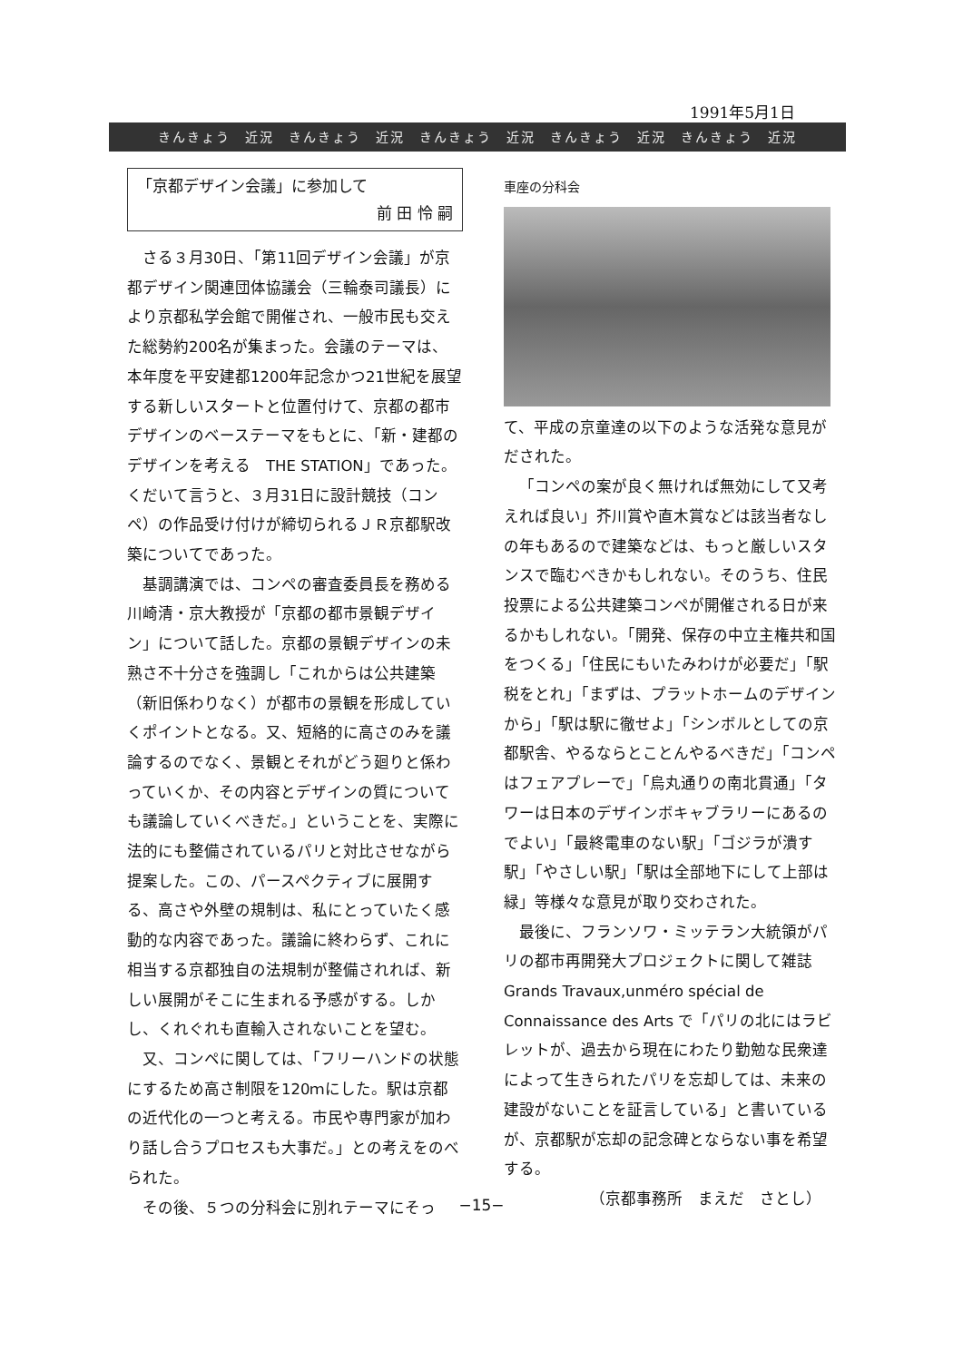1991年5月1日
きんきょう　近況　きんきょう　近況　きんきょう　近況　きんきょう　近況　きんきょう　近況
「京都デザイン会議」に参加して
前 田 怜 嗣
さる３月30日、「第11回デザイン会議」が京都デザイン関連団体協議会（三輪泰司議長）により京都私学会館で開催され、一般市民も交えた総勢約200名が集まった。会議のテーマは、本年度を平安建都1200年記念かつ21世紀を展望する新しいスタートと位置付けて、京都の都市デザインのベーステーマをもとに、「新・建都のデザインを考える　THE STATION」であった。くだいて言うと、３月31日に設計競技（コンペ）の作品受け付けが締切られるＪＲ京都駅改築についてであった。
基調講演では、コンペの審査委員長を務める川崎清・京大教授が「京都の都市景観デザイン」について話した。京都の景観デザインの未熟さ不十分さを強調し「これからは公共建築（新旧係わりなく）が都市の景観を形成していくポイントとなる。又、短絡的に高さのみを議論するのでなく、景観とそれがどう廻りと係わっていくか、その内容とデザインの質についても議論していくべきだ。」ということを、実際に法的にも整備されているパリと対比させながら提案した。この、パースペクティブに展開する、高さや外壁の規制は、私にとっていたく感動的な内容であった。議論に終わらず、これに相当する京都独自の法規制が整備されれば、新しい展開がそこに生まれる予感がする。しかし、くれぐれも直輸入されないことを望む。
又、コンペに関しては、「フリーハンドの状態にするため高さ制限を120ｍにした。駅は京都の近代化の一つと考える。市民や専門家が加わり話し合うプロセスも大事だ。」との考えをのべられた。
その後、５つの分科会に別れテーマにそっ
車座の分科会
て、平成の京童達の以下のような活発な意見がだされた。
「コンペの案が良く無ければ無効にして又考えれば良い」芥川賞や直木賞などは該当者なしの年もあるので建築などは、もっと厳しいスタンスで臨むべきかもしれない。そのうち、住民投票による公共建築コンペが開催される日が来るかもしれない。「開発、保存の中立主権共和国をつくる」「住民にもいたみわけが必要だ」「駅税をとれ」「まずは、プラットホームのデザインから」「駅は駅に徹せよ」「シンボルとしての京都駅舎、やるならとことんやるべきだ」「コンペはフェアプレーで」「烏丸通りの南北貫通」「タワーは日本のデザインボキャブラリーにあるのでよい」「最終電車のない駅」「ゴジラが潰す駅」「やさしい駅」「駅は全部地下にして上部は緑」等様々な意見が取り交わされた。
最後に、フランソワ・ミッテラン大統領がパリの都市再開発大プロジェクトに関して雑誌 Grands Travaux,unméro spécial de Connaissance des Arts で「パリの北にはラビレットが、過去から現在にわたり勤勉な民衆達によって生きられたパリを忘却しては、未来の建設がないことを証言している」と書いているが、京都駅が忘却の記念碑とならない事を希望する。
（京都事務所　まえだ　さとし）
−15−